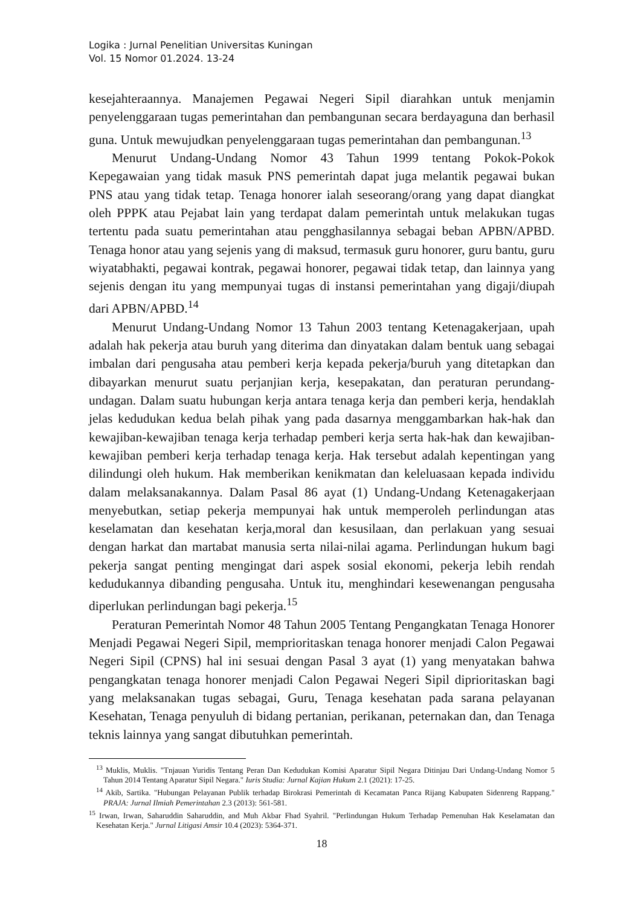Logika : Jurnal Penelitian Universitas Kuningan
Vol. 15 Nomor 01.2024. 13-24
kesejahteraannya. Manajemen Pegawai Negeri Sipil diarahkan untuk menjamin penyelenggaraan tugas pemerintahan dan pembangunan secara berdayaguna dan berhasil guna. Untuk mewujudkan penyelenggaraan tugas pemerintahan dan pembangunan.<sup>13</sup>
Menurut Undang-Undang Nomor 43 Tahun 1999 tentang Pokok-Pokok Kepegawaian yang tidak masuk PNS pemerintah dapat juga melantik pegawai bukan PNS atau yang tidak tetap. Tenaga honorer ialah seseorang/orang yang dapat diangkat oleh PPPK atau Pejabat lain yang terdapat dalam pemerintah untuk melakukan tugas tertentu pada suatu pemerintahan atau pengghasilannya sebagai beban APBN/APBD. Tenaga honor atau yang sejenis yang di maksud, termasuk guru honorer, guru bantu, guru wiyatabhakti, pegawai kontrak, pegawai honorer, pegawai tidak tetap, dan lainnya yang sejenis dengan itu yang mempunyai tugas di instansi pemerintahan yang digaji/diupah dari APBN/APBD.<sup>14</sup>
Menurut Undang-Undang Nomor 13 Tahun 2003 tentang Ketenagakerjaan, upah adalah hak pekerja atau buruh yang diterima dan dinyatakan dalam bentuk uang sebagai imbalan dari pengusaha atau pemberi kerja kepada pekerja/buruh yang ditetapkan dan dibayarkan menurut suatu perjanjian kerja, kesepakatan, dan peraturan perundang-undagan. Dalam suatu hubungan kerja antara tenaga kerja dan pemberi kerja, hendaklah jelas kedudukan kedua belah pihak yang pada dasarnya menggambarkan hak-hak dan kewajiban-kewajiban tenaga kerja terhadap pemberi kerja serta hak-hak dan kewajiban-kewajiban pemberi kerja terhadap tenaga kerja. Hak tersebut adalah kepentingan yang dilindungi oleh hukum. Hak memberikan kenikmatan dan keleluasaan kepada individu dalam melaksanakannya. Dalam Pasal 86 ayat (1) Undang-Undang Ketenagakerjaan menyebutkan, setiap pekerja mempunyai hak untuk memperoleh perlindungan atas keselamatan dan kesehatan kerja,moral dan kesusilaan, dan perlakuan yang sesuai dengan harkat dan martabat manusia serta nilai-nilai agama. Perlindungan hukum bagi pekerja sangat penting mengingat dari aspek sosial ekonomi, pekerja lebih rendah kedudukannya dibanding pengusaha. Untuk itu, menghindari kesewenangan pengusaha diperlukan perlindungan bagi pekerja.<sup>15</sup>
Peraturan Pemerintah Nomor 48 Tahun 2005 Tentang Pengangkatan Tenaga Honorer Menjadi Pegawai Negeri Sipil, memprioritaskan tenaga honorer menjadi Calon Pegawai Negeri Sipil (CPNS) hal ini sesuai dengan Pasal 3 ayat (1) yang menyatakan bahwa pengangkatan tenaga honorer menjadi Calon Pegawai Negeri Sipil diprioritaskan bagi yang melaksanakan tugas sebagai, Guru, Tenaga kesehatan pada sarana pelayanan Kesehatan, Tenaga penyuluh di bidang pertanian, perikanan, peternakan dan, dan Tenaga teknis lainnya yang sangat dibutuhkan pemerintah.
<sup>13</sup> Muklis, Muklis. "Tnjauan Yuridis Tentang Peran Dan Kedudukan Komisi Aparatur Sipil Negara Ditinjau Dari Undang-Undang Nomor 5 Tahun 2014 Tentang Aparatur Sipil Negara." Iuris Studia: Jurnal Kajian Hukum 2.1 (2021): 17-25.
<sup>14</sup> Akib, Sartika. "Hubungan Pelayanan Publik terhadap Birokrasi Pemerintah di Kecamatan Panca Rijang Kabupaten Sidenreng Rappang." PRAJA: Jurnal Ilmiah Pemerintahan 2.3 (2013): 561-581.
<sup>15</sup> Irwan, Irwan, Saharuddin Saharuddin, and Muh Akbar Fhad Syahril. "Perlindungan Hukum Terhadap Pemenuhan Hak Keselamatan dan Kesehatan Kerja." Jurnal Litigasi Amsir 10.4 (2023): 5364-371.
18